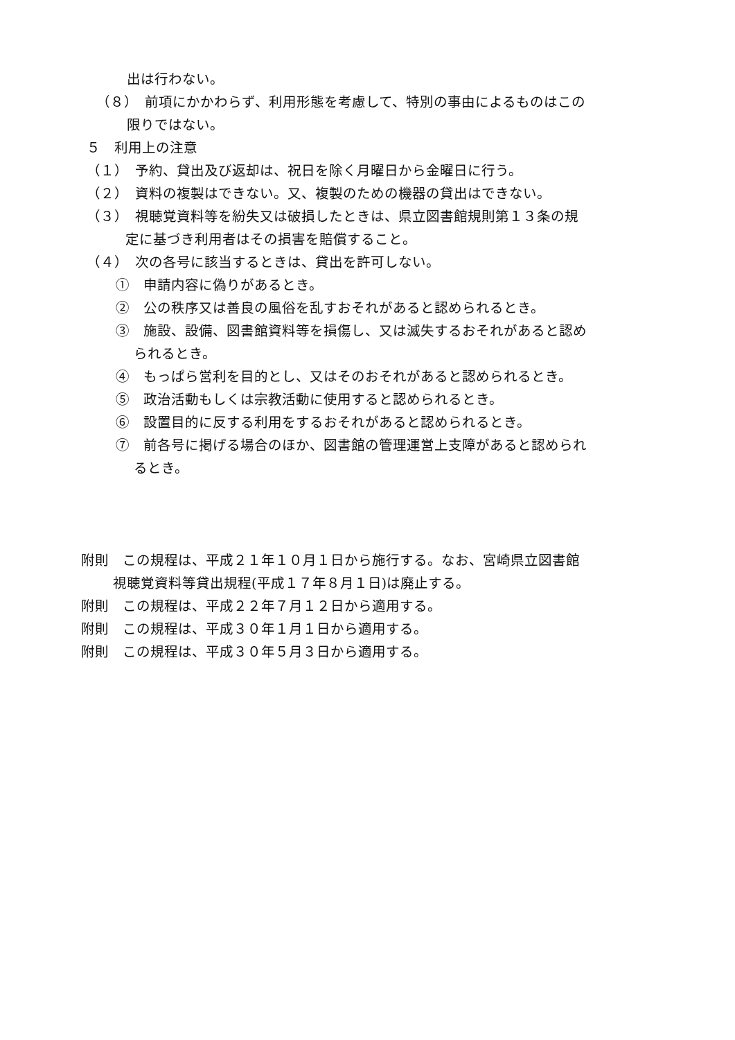出は行わない。
（８）　前項にかかわらず、利用形態を考慮して、特別の事由によるものはこの
限りではない。
５　利用上の注意
（１）　予約、貸出及び返却は、祝日を除く月曜日から金曜日に行う。
（２）　資料の複製はできない。又、複製のための機器の貸出はできない。
（３）　視聴覚資料等を紛失又は破損したときは、県立図書館規則第１３条の規
定に基づき利用者はその損害を賠償すること。
（４）　次の各号に該当するときは、貸出を許可しない。
①　申請内容に偽りがあるとき。
②　公の秩序又は善良の風俗を乱すおそれがあると認められるとき。
③　施設、設備、図書館資料等を損傷し、又は滅失するおそれがあると認め
られるとき。
④　もっぱら営利を目的とし、又はそのおそれがあると認められるとき。
⑤　政治活動もしくは宗教活動に使用すると認められるとき。
⑥　設置目的に反する利用をするおそれがあると認められるとき。
⑦　前各号に掲げる場合のほか、図書館の管理運営上支障があると認められ
るとき。
附則　この規程は、平成２１年１０月１日から施行する。なお、宮崎県立図書館
視聴覚資料等貸出規程(平成１７年８月１日)は廃止する。
附則　この規程は、平成２２年７月１２日から適用する。
附則　この規程は、平成３０年１月１日から適用する。
附則　この規程は、平成３０年５月３日から適用する。